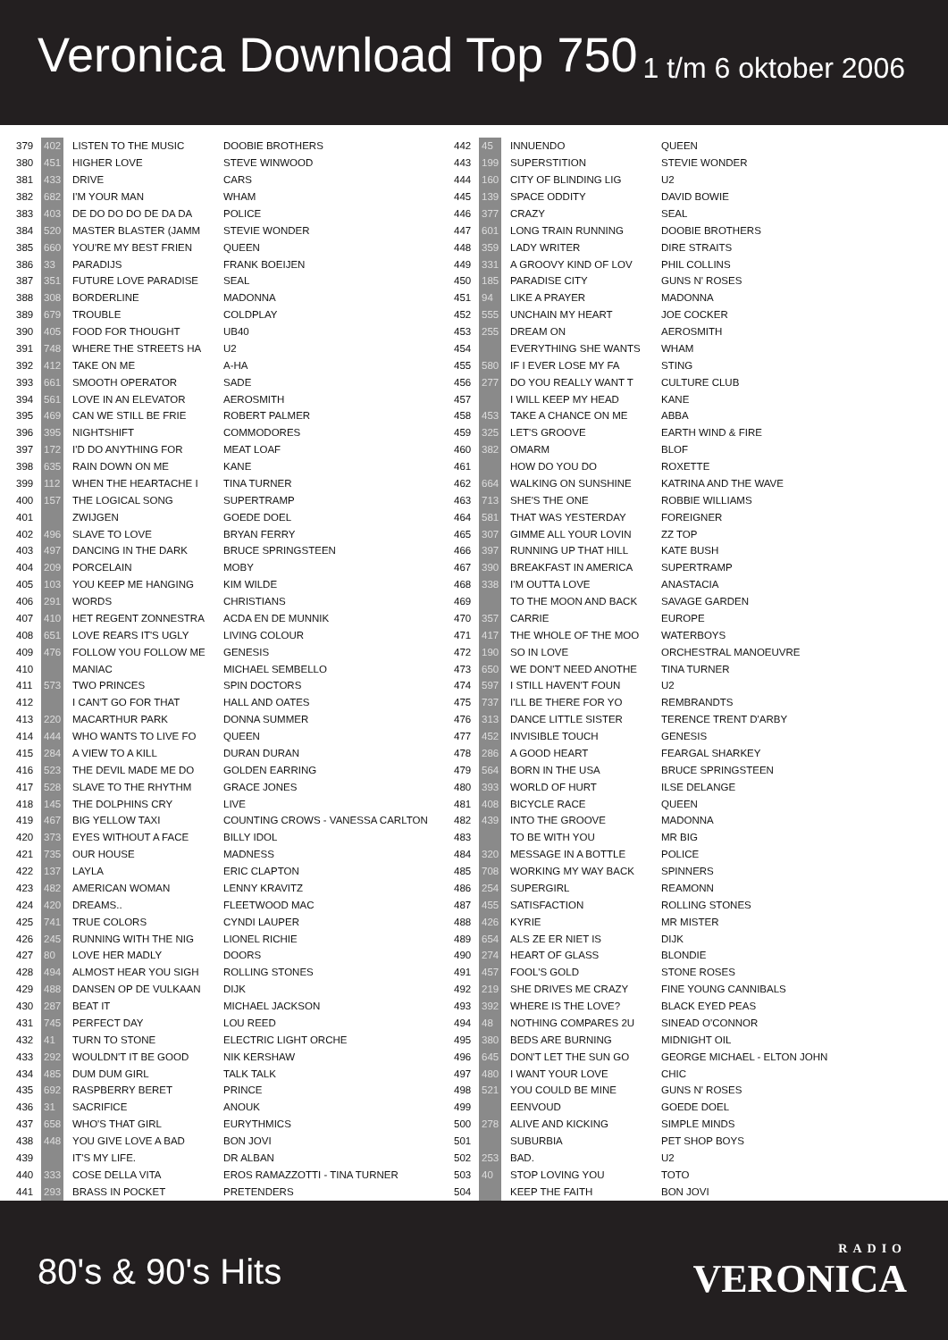Veronica Download Top 750
1 t/m 6 oktober 2006
| 379 | 402 | LISTEN TO THE MUSIC | DOOBIE BROTHERS |
| 380 | 451 | HIGHER LOVE | STEVE WINWOOD |
| 381 | 433 | DRIVE | CARS |
| 382 | 682 | I'M YOUR MAN | WHAM |
| 383 | 403 | DE DO DO DO DE DA DA | POLICE |
| 384 | 520 | MASTER BLASTER (JAMM | STEVIE WONDER |
| 385 | 660 | YOU'RE MY BEST FRIEN | QUEEN |
| 386 | 33 | PARADIJS | FRANK BOEIJEN |
| 387 | 351 | FUTURE LOVE PARADISE | SEAL |
| 388 | 308 | BORDERLINE | MADONNA |
| 389 | 679 | TROUBLE | COLDPLAY |
| 390 | 405 | FOOD FOR THOUGHT | UB40 |
| 391 | 748 | WHERE THE STREETS HA | U2 |
| 392 | 412 | TAKE ON ME | A-HA |
| 393 | 661 | SMOOTH OPERATOR | SADE |
| 394 | 561 | LOVE IN AN ELEVATOR | AEROSMITH |
| 395 | 469 | CAN WE STILL BE FRIE | ROBERT PALMER |
| 396 | 395 | NIGHTSHIFT | COMMODORES |
| 397 | 172 | I'D DO ANYTHING FOR | MEAT LOAF |
| 398 | 635 | RAIN DOWN ON ME | KANE |
| 399 | 112 | WHEN THE HEARTACHE I | TINA TURNER |
| 400 | 157 | THE LOGICAL SONG | SUPERTRAMP |
| 401 | | ZWIJGEN | GOEDE DOEL |
| 402 | 496 | SLAVE TO LOVE | BRYAN FERRY |
| 403 | 497 | DANCING IN THE DARK | BRUCE SPRINGSTEEN |
| 404 | 209 | PORCELAIN | MOBY |
| 405 | 103 | YOU KEEP ME HANGING | KIM WILDE |
| 406 | 291 | WORDS | CHRISTIANS |
| 407 | 410 | HET REGENT ZONNESTRA | ACDA EN DE MUNNIK |
| 408 | 651 | LOVE REARS IT'S UGLY | LIVING COLOUR |
| 409 | 476 | FOLLOW YOU FOLLOW ME | GENESIS |
| 410 | | MANIAC | MICHAEL SEMBELLO |
| 411 | 573 | TWO PRINCES | SPIN DOCTORS |
| 412 | | I CAN'T GO FOR THAT | HALL AND OATES |
| 413 | 220 | MACARTHUR PARK | DONNA SUMMER |
| 414 | 444 | WHO WANTS TO LIVE FO | QUEEN |
| 415 | 284 | A VIEW TO A KILL | DURAN DURAN |
| 416 | 523 | THE DEVIL MADE ME DO | GOLDEN EARRING |
| 417 | 528 | SLAVE TO THE RHYTHM | GRACE JONES |
| 418 | 145 | THE DOLPHINS CRY | LIVE |
| 419 | 467 | BIG YELLOW TAXI | COUNTING CROWS - VANESSA CARLTON |
| 420 | 373 | EYES WITHOUT A FACE | BILLY IDOL |
| 421 | 735 | OUR HOUSE | MADNESS |
| 422 | 137 | LAYLA | ERIC CLAPTON |
| 423 | 482 | AMERICAN WOMAN | LENNY KRAVITZ |
| 424 | 420 | DREAMS.. | FLEETWOOD MAC |
| 425 | 741 | TRUE COLORS | CYNDI LAUPER |
| 426 | 245 | RUNNING WITH THE NIG | LIONEL RICHIE |
| 427 | 80 | LOVE HER MADLY | DOORS |
| 428 | 494 | ALMOST HEAR YOU SIGH | ROLLING STONES |
| 429 | 488 | DANSEN OP DE VULKAAN | DIJK |
| 430 | 287 | BEAT IT | MICHAEL JACKSON |
| 431 | 745 | PERFECT DAY | LOU REED |
| 432 | 41 | TURN TO STONE | ELECTRIC LIGHT ORCHE |
| 433 | 292 | WOULDN'T IT BE GOOD | NIK KERSHAW |
| 434 | 485 | DUM DUM GIRL | TALK TALK |
| 435 | 692 | RASPBERRY BERET | PRINCE |
| 436 | 31 | SACRIFICE | ANOUK |
| 437 | 658 | WHO'S THAT GIRL | EURYTHMICS |
| 438 | 448 | YOU GIVE LOVE A BAD | BON JOVI |
| 439 | | IT'S MY LIFE. | DR ALBAN |
| 440 | 333 | COSE DELLA VITA | EROS RAMAZZOTTI - TINA TURNER |
| 441 | 293 | BRASS IN POCKET | PRETENDERS |
| 442 | 45 | INNUENDO | QUEEN |
| 443 | 199 | SUPERSTITION | STEVIE WONDER |
| 444 | 160 | CITY OF BLINDING LIG | U2 |
| 445 | 139 | SPACE ODDITY | DAVID BOWIE |
| 446 | 377 | CRAZY | SEAL |
| 447 | 601 | LONG TRAIN RUNNING | DOOBIE BROTHERS |
| 448 | 359 | LADY WRITER | DIRE STRAITS |
| 449 | 331 | A GROOVY KIND OF LOV | PHIL COLLINS |
| 450 | 185 | PARADISE CITY | GUNS N' ROSES |
| 451 | 94 | LIKE A PRAYER | MADONNA |
| 452 | 555 | UNCHAIN MY HEART | JOE COCKER |
| 453 | 255 | DREAM ON | AEROSMITH |
| 454 | | EVERYTHING SHE WANTS | WHAM |
| 455 | 580 | IF I EVER LOSE MY FA | STING |
| 456 | 277 | DO YOU REALLY WANT T | CULTURE CLUB |
| 457 | | I WILL KEEP MY HEAD | KANE |
| 458 | 453 | TAKE A CHANCE ON ME | ABBA |
| 459 | 325 | LET'S GROOVE | EARTH WIND & FIRE |
| 460 | 382 | OMARM | BLOF |
| 461 | | HOW DO YOU DO | ROXETTE |
| 462 | 664 | WALKING ON SUNSHINE | KATRINA AND THE WAVE |
| 463 | 713 | SHE'S THE ONE | ROBBIE WILLIAMS |
| 464 | 581 | THAT WAS YESTERDAY | FOREIGNER |
| 465 | 307 | GIMME ALL YOUR LOVIN | ZZ TOP |
| 466 | 397 | RUNNING UP THAT HILL | KATE BUSH |
| 467 | 390 | BREAKFAST IN AMERICA | SUPERTRAMP |
| 468 | 338 | I'M OUTTA LOVE | ANASTACIA |
| 469 | | TO THE MOON AND BACK | SAVAGE GARDEN |
| 470 | 357 | CARRIE | EUROPE |
| 471 | 417 | THE WHOLE OF THE MOO | WATERBOYS |
| 472 | 190 | SO IN LOVE | ORCHESTRAL MANOEUVRE |
| 473 | 650 | WE DON'T NEED ANOTHE | TINA TURNER |
| 474 | 597 | I STILL HAVEN'T FOUN | U2 |
| 475 | 737 | I'LL BE THERE FOR YO | REMBRANDTS |
| 476 | 313 | DANCE LITTLE SISTER | TERENCE TRENT D'ARBY |
| 477 | 452 | INVISIBLE TOUCH | GENESIS |
| 478 | 286 | A GOOD HEART | FEARGAL SHARKEY |
| 479 | 564 | BORN IN THE USA | BRUCE SPRINGSTEEN |
| 480 | 393 | WORLD OF HURT | ILSE DELANGE |
| 481 | 408 | BICYCLE RACE | QUEEN |
| 482 | 439 | INTO THE GROOVE | MADONNA |
| 483 | | TO BE WITH YOU | MR BIG |
| 484 | 320 | MESSAGE IN A BOTTLE | POLICE |
| 485 | 708 | WORKING MY WAY BACK | SPINNERS |
| 486 | 254 | SUPERGIRL | REAMONN |
| 487 | 455 | SATISFACTION | ROLLING STONES |
| 488 | 426 | KYRIE | MR MISTER |
| 489 | 654 | ALS ZE ER NIET IS | DIJK |
| 490 | 274 | HEART OF GLASS | BLONDIE |
| 491 | 457 | FOOL'S GOLD | STONE ROSES |
| 492 | 219 | SHE DRIVES ME CRAZY | FINE YOUNG CANNIBALS |
| 493 | 392 | WHERE IS THE LOVE? | BLACK EYED PEAS |
| 494 | 48 | NOTHING COMPARES 2U | SINEAD O'CONNOR |
| 495 | 380 | BEDS ARE BURNING | MIDNIGHT OIL |
| 496 | 645 | DON'T LET THE SUN GO | GEORGE MICHAEL - ELTON JOHN |
| 497 | 480 | I WANT YOUR LOVE | CHIC |
| 498 | 521 | YOU COULD BE MINE | GUNS N' ROSES |
| 499 | | EENVOUD | GOEDE DOEL |
| 500 | 278 | ALIVE AND KICKING | SIMPLE MINDS |
| 501 | | SUBURBIA | PET SHOP BOYS |
| 502 | 253 | BAD. | U2 |
| 503 | 40 | STOP LOVING YOU | TOTO |
| 504 | | KEEP THE FAITH | BON JOVI |
80's & 90's Hits
RADIO
VERONICA